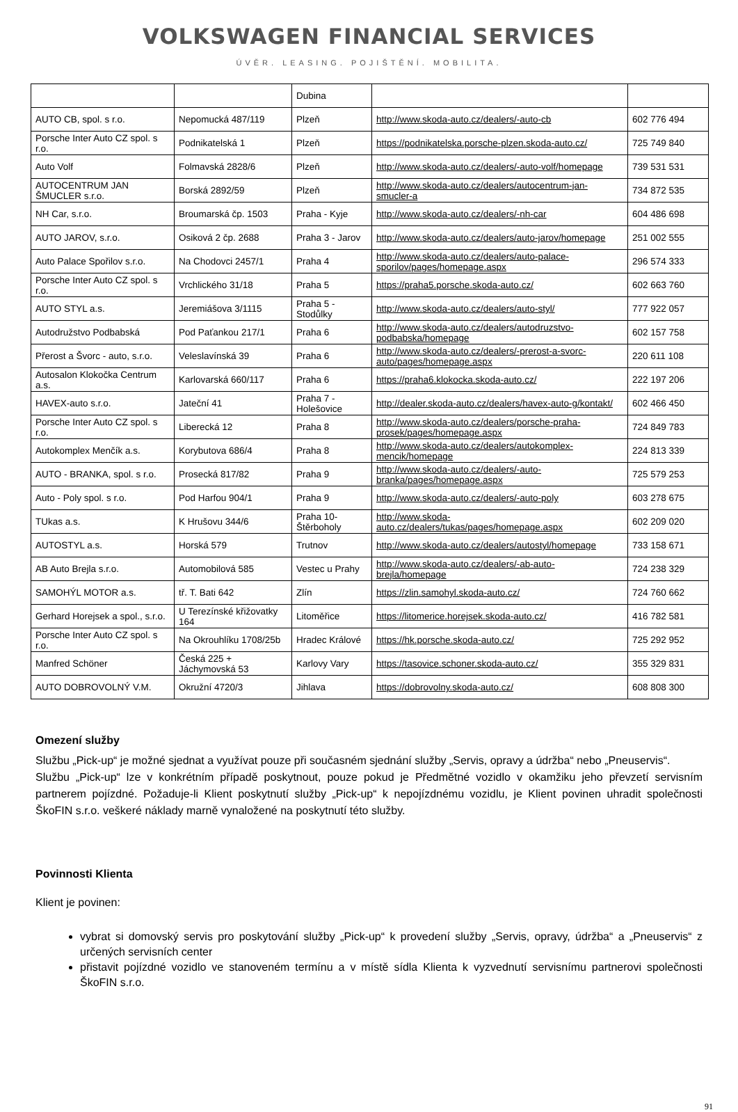VOLKSWAGEN FINANCIAL SERVICES
ÚVĚR. LEASING. POJIŠTĚNÍ. MOBILITA.
| | | Dubina | | |
| AUTO CB, spol. s r.o. | Nepomucká 487/119 | Plzeň | http://www.skoda-auto.cz/dealers/-auto-cb | 602 776 494 |
| Porsche Inter Auto CZ spol. s r.o. | Podnikatelská 1 | Plzeň | https://podnikatelska.porsche-plzen.skoda-auto.cz/ | 725 749 840 |
| Auto Volf | Folmavská 2828/6 | Plzeň | http://www.skoda-auto.cz/dealers/-auto-volf/homepage | 739 531 531 |
| AUTOCENTRUM JAN ŠMUCLER s.r.o. | Borská 2892/59 | Plzeň | http://www.skoda-auto.cz/dealers/autocentrum-jan-smucler-a | 734 872 535 |
| NH Car, s.r.o. | Broumarská čp. 1503 | Praha - Kyje | http://www.skoda-auto.cz/dealers/-nh-car | 604 486 698 |
| AUTO JAROV, s.r.o. | Osiková 2 čp. 2688 | Praha 3 - Jarov | http://www.skoda-auto.cz/dealers/auto-jarov/homepage | 251 002 555 |
| Auto Palace Spořilov s.r.o. | Na Chodovci 2457/1 | Praha 4 | http://www.skoda-auto.cz/dealers/auto-palace-sporilov/pages/homepage.aspx | 296 574 333 |
| Porsche Inter Auto CZ spol. s r.o. | Vrchlického 31/18 | Praha 5 | https://praha5.porsche.skoda-auto.cz/ | 602 663 760 |
| AUTO STYL a.s. | Jeremiášova 3/1115 | Praha 5 - Stodůlky | http://www.skoda-auto.cz/dealers/auto-styl/ | 777 922 057 |
| Autodružstvo Podbabská | Pod Paťankou 217/1 | Praha 6 | http://www.skoda-auto.cz/dealers/autodruzstvo-podbabska/homepage | 602 157 758 |
| Přerost a Švorc - auto, s.r.o. | Veleslavínská 39 | Praha 6 | http://www.skoda-auto.cz/dealers/-prerost-a-svorc-auto/pages/homepage.aspx | 220 611 108 |
| Autosalon Klokočka Centrum a.s. | Karlovarská 660/117 | Praha 6 | https://praha6.klokocka.skoda-auto.cz/ | 222 197 206 |
| HAVEX-auto s.r.o. | Jateční 41 | Praha 7 - Holešovice | http://dealer.skoda-auto.cz/dealers/havex-auto-g/kontakt/ | 602 466 450 |
| Porsche Inter Auto CZ spol. s r.o. | Liberecká 12 | Praha 8 | http://www.skoda-auto.cz/dealers/porsche-praha-prosek/pages/homepage.aspx | 724 849 783 |
| Autokomplex Menčík a.s. | Korybutova 686/4 | Praha 8 | http://www.skoda-auto.cz/dealers/autokomplex-mencik/homepage | 224 813 339 |
| AUTO - BRANKA, spol. s r.o. | Prosecká 817/82 | Praha 9 | http://www.skoda-auto.cz/dealers/-auto-branka/pages/homepage.aspx | 725 579 253 |
| Auto - Poly spol. s r.o. | Pod Harfou 904/1 | Praha 9 | http://www.skoda-auto.cz/dealers/-auto-poly | 603 278 675 |
| TUkas a.s. | K Hrušovu 344/6 | Praha 10-Štěrboholy | http://www.skoda-auto.cz/dealers/tukas/pages/homepage.aspx | 602 209 020 |
| AUTOSTYL a.s. | Horská 579 | Trutnov | http://www.skoda-auto.cz/dealers/autostyl/homepage | 733 158 671 |
| AB Auto Brejla s.r.o. | Automobilová 585 | Vestec u Prahy | http://www.skoda-auto.cz/dealers/-ab-auto-brejla/homepage | 724 238 329 |
| SAMOHÝL MOTOR a.s. | tř. T. Bati 642 | Zlín | https://zlin.samohyl.skoda-auto.cz/ | 724 760 662 |
| Gerhard Horejsek a spol., s.r.o. | U Terezínské křižovatky 164 | Litoměřice | https://litomerice.horejsek.skoda-auto.cz/ | 416 782 581 |
| Porsche Inter Auto CZ spol. s r.o. | Na Okrouhlíku 1708/25b | Hradec Králové | https://hk.porsche.skoda-auto.cz/ | 725 292 952 |
| Manfred Schöner | Česká 225 + Jáchymovská 53 | Karlovy Vary | https://tasovice.schoner.skoda-auto.cz/ | 355 329 831 |
| AUTO DOBROVOLNÝ V.M. | Okružní 4720/3 | Jihlava | https://dobrovolny.skoda-auto.cz/ | 608 808 300 |
Omezení služby
Službu „Pick-up“ je možné sjednat a využívat pouze při současném sjednání služby „Servis, opravy a údržba“ nebo „Pneuservis“.
Službu „Pick-up“ lze v konkrétním případě poskytnout, pouze pokud je Předmětné vozidlo v okamžiku jeho převzetí servisním partnerem pojízdné. Požaduje-li Klient poskytnutí služby „Pick-up“ k nepojízdnému vozidlu, je Klient povinen uhradit společnosti ŠkoFIN s.r.o. veškeré náklady marně vynaložené na poskytnutí této služby.
Povinnosti Klienta
Klient je povinen:
vybrat si domovský servis pro poskytování služby „Pick-up“ k provedení služby „Servis, opravy, údržba“ a „Pneuservis“ z určených servisních center
přistavit pojízdné vozidlo ve stanoveném termínu a v místě sídla Klienta k vyzvednutí servisnímu partnerovi společnosti ŠkoFIN s.r.o.
91